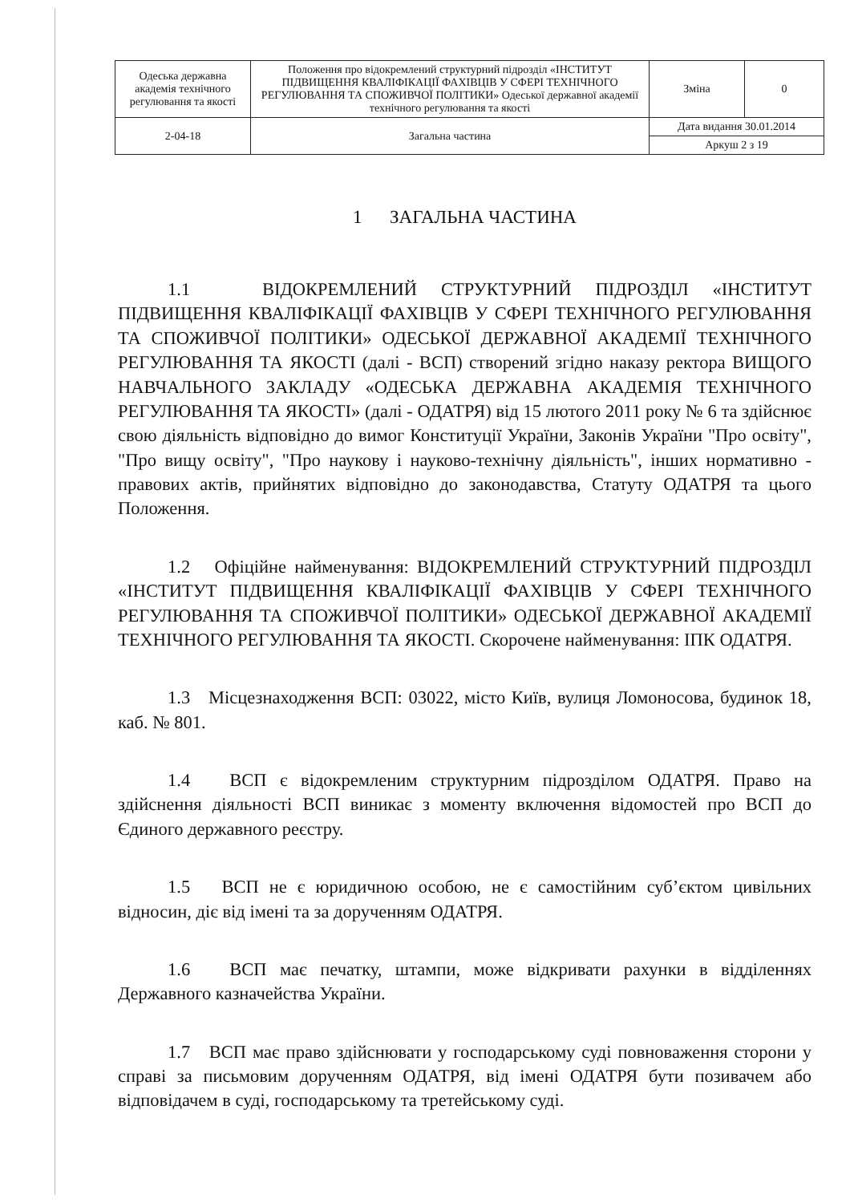| Одеська державна академія технічного регулювання та якості | Положення про відокремлений структурний підрозділ «ІНСТИТУТ ПІДВИЩЕННЯ КВАЛІФІКАЦІЇ ФАХІВЦІВ У СФЕРІ ТЕХНІЧНОГО РЕГУЛЮВАННЯ ТА СПОЖИВЧОЇ ПОЛІТИКИ» Одеської державної академії технічного регулювання та якості | Зміна | 0 |
| 2-04-18 | Загальна частина | Дата видання 30.01.2014 | |
| | | Аркуш 2 з 19 | |
1 ЗАГАЛЬНА ЧАСТИНА
1.1 ВІДОКРЕМЛЕНИЙ СТРУКТУРНИЙ ПІДРОЗДІЛ «ІНСТИТУТ ПІДВИЩЕННЯ КВАЛІФІКАЦІЇ ФАХІВЦІВ У СФЕРІ ТЕХНІЧНОГО РЕГУЛЮВАННЯ ТА СПОЖИВЧОЇ ПОЛІТИКИ» ОДЕСЬКОЇ ДЕРЖАВНОЇ АКАДЕМІЇ ТЕХНІЧНОГО РЕГУЛЮВАННЯ ТА ЯКОСТІ (далі - ВСП) створений згідно наказу ректора ВИЩОГО НАВЧАЛЬНОГО ЗАКЛАДУ «ОДЕСЬКА ДЕРЖАВНА АКАДЕМІЯ ТЕХНІЧНОГО РЕГУЛЮВАННЯ ТА ЯКОСТІ» (далі - ОДАТРЯ) від 15 лютого 2011 року № 6 та здійснює свою діяльність відповідно до вимог Конституції України, Законів України "Про освіту", "Про вищу освіту", "Про наукову і науково-технічну діяльність", інших нормативно - правових актів, прийнятих відповідно до законодавства, Статуту ОДАТРЯ та цього Положення.
1.2 Офіційне найменування: ВІДОКРЕМЛЕНИЙ СТРУКТУРНИЙ ПІДРОЗДІЛ «ІНСТИТУТ ПІДВИЩЕННЯ КВАЛІФІКАЦІЇ ФАХІВЦІВ У СФЕРІ ТЕХНІЧНОГО РЕГУЛЮВАННЯ ТА СПОЖИВЧОЇ ПОЛІТИКИ» ОДЕСЬКОЇ ДЕРЖАВНОЇ АКАДЕМІЇ ТЕХНІЧНОГО РЕГУЛЮВАННЯ ТА ЯКОСТІ. Скорочене найменування: ІПК ОДАТРЯ.
1.3 Місцезнаходження ВСП: 03022, місто Київ, вулиця Ломоносова, будинок 18, каб. № 801.
1.4 ВСП є відокремленим структурним підрозділом ОДАТРЯ. Право на здійснення діяльності ВСП виникає з моменту включення відомостей про ВСП до Єдиного державного реєстру.
1.5 ВСП не є юридичною особою, не є самостійним суб’єктом цивільних відносин, діє від імені та за дорученням ОДАТРЯ.
1.6 ВСП має печатку, штампи, може відкривати рахунки в відділеннях Державного казначейства України.
1.7 ВСП має право здійснювати у господарському суді повноваження сторони у справі за письмовим дорученням ОДАТРЯ, від імені ОДАТРЯ бути позивачем або відповідачем в суді, господарському та третейському суді.